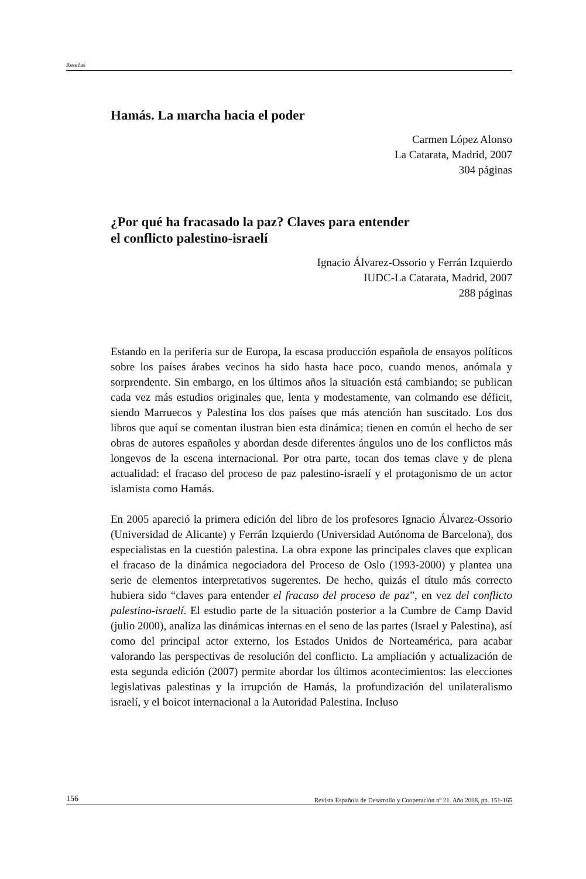Reseñas
Hamás. La marcha hacia el poder
Carmen López Alonso
La Catarata, Madrid, 2007
304 páginas
¿Por qué ha fracasado la paz? Claves para entender
el conflicto palestino-israelí
Ignacio Álvarez-Ossorio y Ferrán Izquierdo
IUDC-La Catarata, Madrid, 2007
288 páginas
Estando en la periferia sur de Europa, la escasa producción española de ensayos políticos sobre los países árabes vecinos ha sido hasta hace poco, cuando menos, anómala y sorprendente. Sin embargo, en los últimos años la situación está cambiando; se publican cada vez más estudios originales que, lenta y modestamente, van colmando ese déficit, siendo Marruecos y Palestina los dos países que más atención han suscitado. Los dos libros que aquí se comentan ilustran bien esta dinámica; tienen en común el hecho de ser obras de autores españoles y abordan desde diferentes ángulos uno de los conflictos más longevos de la escena internacional. Por otra parte, tocan dos temas clave y de plena actualidad: el fracaso del proceso de paz palestino-israelí y el protagonismo de un actor islamista como Hamás.
En 2005 apareció la primera edición del libro de los profesores Ignacio Álvarez-Ossorio (Universidad de Alicante) y Ferrán Izquierdo (Universidad Autónoma de Barcelona), dos especialistas en la cuestión palestina. La obra expone las principales claves que explican el fracaso de la dinámica negociadora del Proceso de Oslo (1993-2000) y plantea una serie de elementos interpretativos sugerentes. De hecho, quizás el título más correcto hubiera sido “claves para entender el fracaso del proceso de paz”, en vez del conflicto palestino-israelí. El estudio parte de la situación posterior a la Cumbre de Camp David (julio 2000), analiza las dinámicas internas en el seno de las partes (Israel y Palestina), así como del principal actor externo, los Estados Unidos de Norteamérica, para acabar valorando las perspectivas de resolución del conflicto. La ampliación y actualización de esta segunda edición (2007) permite abordar los últimos acontecimientos: las elecciones legislativas palestinas y la irrupción de Hamás, la profundización del unilateralismo israelí, y el boicot internacional a la Autoridad Palestina. Incluso
156 Revista Española de Desarrollo y Cooperación nº 21. Año 2008, pp. 151-165